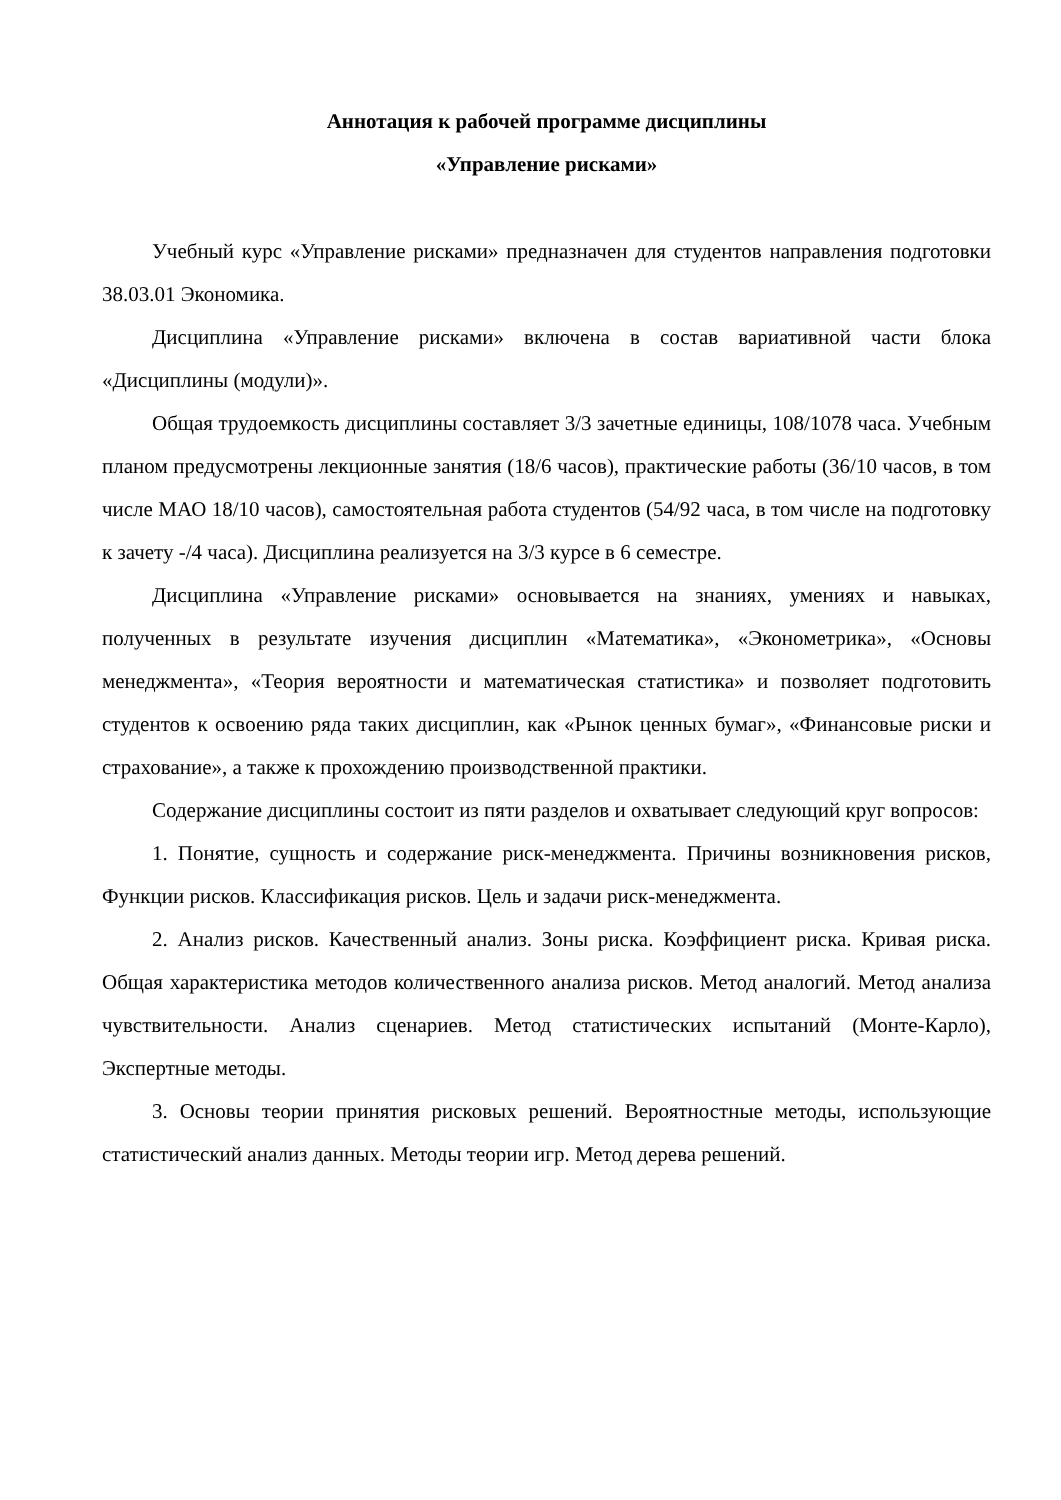Аннотация к рабочей программе дисциплины
«Управление рисками»
Учебный курс «Управление рисками» предназначен для студентов направления подготовки 38.03.01 Экономика.
Дисциплина «Управление рисками» включена в состав вариативной части блока «Дисциплины (модули)».
Общая трудоемкость дисциплины составляет 3/3 зачетные единицы, 108/1078 часа. Учебным планом предусмотрены лекционные занятия (18/6 часов), практические работы (36/10 часов, в том числе МАО 18/10 часов), самостоятельная работа студентов (54/92 часа, в том числе на подготовку к зачету -/4 часа). Дисциплина реализуется на 3/3 курсе в 6 семестре.
Дисциплина «Управление рисками» основывается на знаниях, умениях и навыках, полученных в результате изучения дисциплин «Математика», «Эконометрика», «Основы менеджмента», «Теория вероятности и математическая статистика» и позволяет подготовить студентов к освоению ряда таких дисциплин, как «Рынок ценных бумаг», «Финансовые риски и страхование», а также к прохождению производственной практики.
Содержание дисциплины состоит из пяти разделов и охватывает следующий круг вопросов:
1. Понятие, сущность и содержание риск-менеджмента. Причины возникновения рисков, Функции рисков. Классификация рисков. Цель и задачи риск-менеджмента.
2. Анализ рисков. Качественный анализ. Зоны риска. Коэффициент риска. Кривая риска. Общая характеристика методов количественного анализа рисков. Метод аналогий. Метод анализа чувствительности. Анализ сценариев. Метод статистических испытаний (Монте-Карло), Экспертные методы.
3. Основы теории принятия рисковых решений. Вероятностные методы, использующие статистический анализ данных. Методы теории игр. Метод дерева решений.